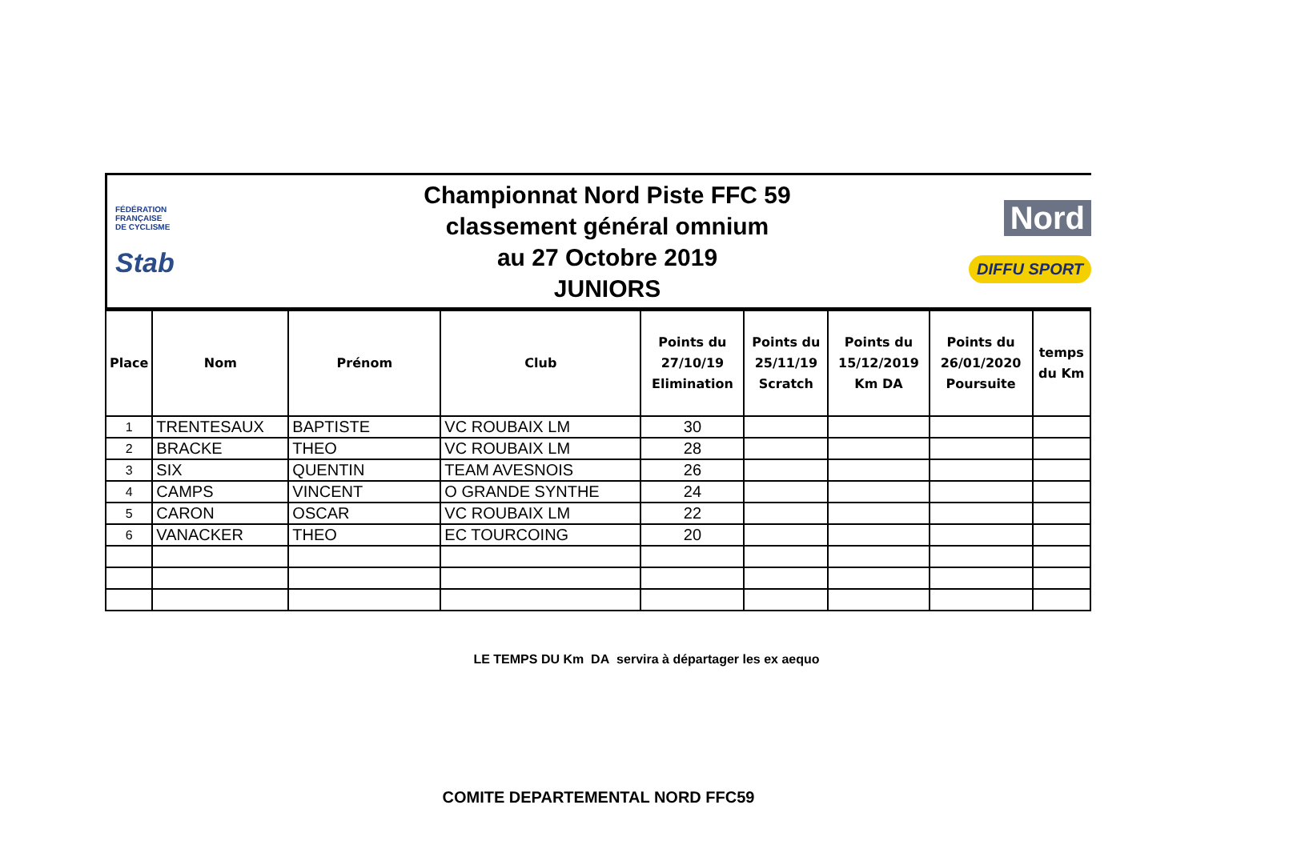FÉDÉRATION
FRANÇAISE
DE CYCLISME
Stab
Championnat Nord Piste FFC 59
classement général omnium
au 27 Octobre 2019
JUNIORS
Nord
DIFFU SPORT
| Place | Nom | Prénom | Club | Points du 27/10/19 Elimination | Points du 25/11/19 Scratch | Points du 15/12/2019 Km DA | Points du 26/01/2020 Poursuite | temps du Km |
| --- | --- | --- | --- | --- | --- | --- | --- | --- |
| 1 | TRENTESAUX | BAPTISTE | VC ROUBAIX LM | 30 | | | | |
| 2 | BRACKE | THEO | VC ROUBAIX LM | 28 | | | | |
| 3 | SIX | QUENTIN | TEAM AVESNOIS | 26 | | | | |
| 4 | CAMPS | VINCENT | O GRANDE SYNTHE | 24 | | | | |
| 5 | CARON | OSCAR | VC ROUBAIX LM | 22 | | | | |
| 6 | VANACKER | THEO | EC TOURCOING | 20 | | | | |
LE TEMPS DU Km DA servira à départager les ex aequo
COMITE DEPARTEMENTAL NORD FFC59